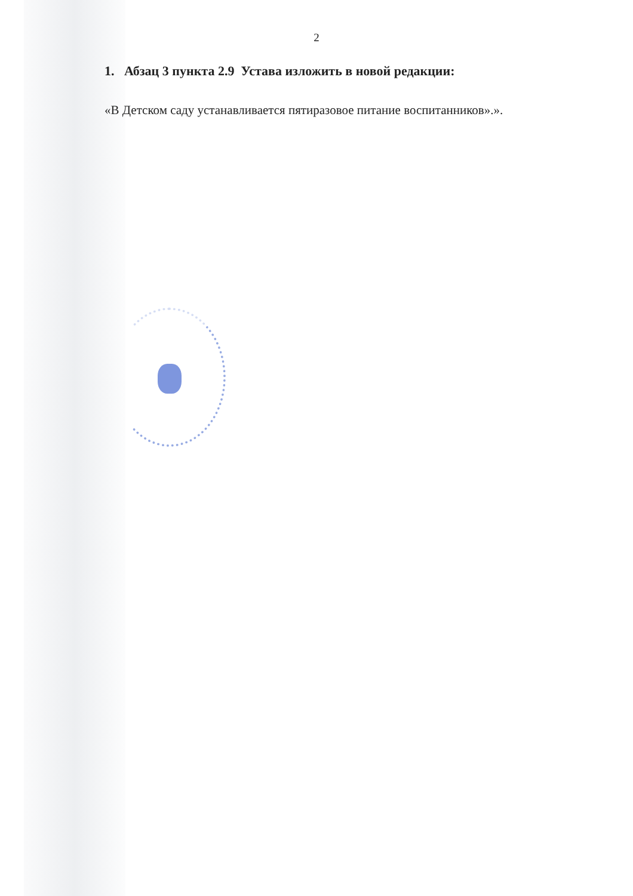2
1. Абзац 3 пункта 2.9 Устава изложить в новой редакции:
«В Детском саду устанавливается пятиразовое питание воспитанников».».